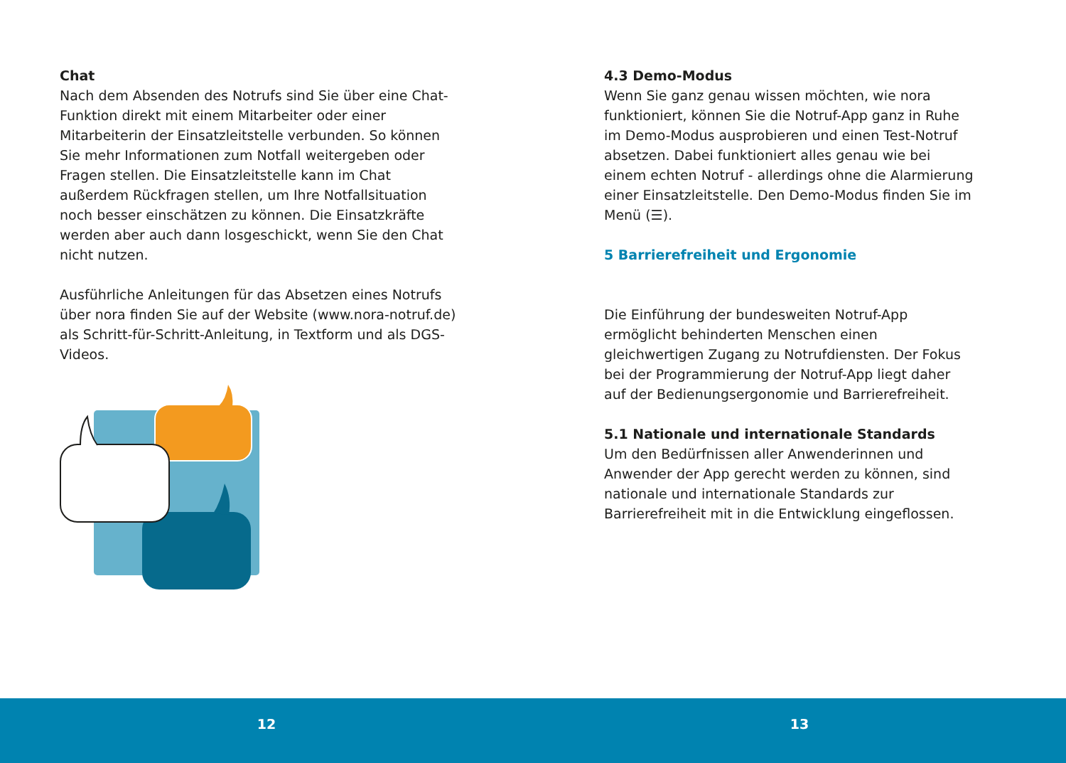Chat
Nach dem Absenden des Notrufs sind Sie über eine Chat-Funktion direkt mit einem Mitarbeiter oder einer Mitarbeiterin der Einsatzleitstelle verbunden. So können Sie mehr Informationen zum Notfall weitergeben oder Fragen stellen. Die Einsatzleitstelle kann im Chat außerdem Rückfragen stellen, um Ihre Notfallsituation noch besser einschätzen zu können. Die Einsatzkräfte werden aber auch dann losgeschickt, wenn Sie den Chat nicht nutzen.
Ausführliche Anleitungen für das Absetzen eines Notrufs über nora finden Sie auf der Website (www.nora-notruf.de) als Schritt-für-Schritt-Anleitung, in Textform und als DGS-Videos.
4.3 Demo-Modus
Wenn Sie ganz genau wissen möchten, wie nora funktioniert, können Sie die Notruf-App ganz in Ruhe im Demo-Modus ausprobieren und einen Test-Notruf absetzen. Dabei funktioniert alles genau wie bei einem echten Notruf - allerdings ohne die Alarmierung einer Einsatzleitstelle. Den Demo-Modus finden Sie im Menü (☰).
5 Barrierefreiheit und Ergonomie
Die Einführung der bundesweiten Notruf-App ermöglicht behinderten Menschen einen gleichwertigen Zugang zu Notrufdiensten. Der Fokus bei der Programmierung der Notruf-App liegt daher auf der Bedienungsergonomie und Barrierefreiheit.
5.1 Nationale und internationale Standards
Um den Bedürfnissen aller Anwenderinnen und Anwender der App gerecht werden zu können, sind nationale und internationale Standards zur Barrierefreiheit mit in die Entwicklung eingeflossen.
12 13